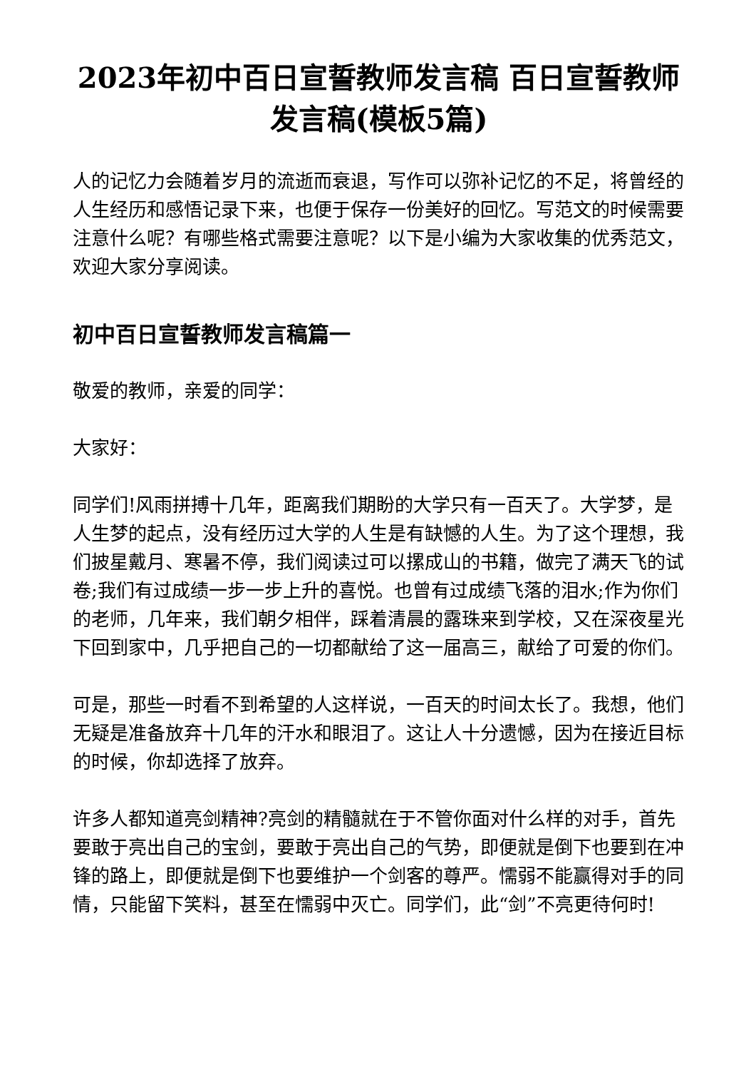2023年初中百日宣誓教师发言稿 百日宣誓教师发言稿(模板5篇)
人的记忆力会随着岁月的流逝而衰退，写作可以弥补记忆的不足，将曾经的人生经历和感悟记录下来，也便于保存一份美好的回忆。写范文的时候需要注意什么呢？有哪些格式需要注意呢？以下是小编为大家收集的优秀范文，欢迎大家分享阅读。
初中百日宣誓教师发言稿篇一
敬爱的教师，亲爱的同学：
大家好：
同学们!风雨拼搏十几年，距离我们期盼的大学只有一百天了。大学梦，是人生梦的起点，没有经历过大学的人生是有缺憾的人生。为了这个理想，我们披星戴月、寒暑不停，我们阅读过可以摞成山的书籍，做完了满天飞的试卷;我们有过成绩一步一步上升的喜悦。也曾有过成绩飞落的泪水;作为你们的老师，几年来，我们朝夕相伴，踩着清晨的露珠来到学校，又在深夜星光下回到家中，几乎把自己的一切都献给了这一届高三，献给了可爱的你们。
可是，那些一时看不到希望的人这样说，一百天的时间太长了。我想，他们无疑是准备放弃十几年的汗水和眼泪了。这让人十分遗憾，因为在接近目标的时候，你却选择了放弃。
许多人都知道亮剑精神?亮剑的精髓就在于不管你面对什么样的对手，首先要敢于亮出自己的宝剑，要敢于亮出自己的气势，即便就是倒下也要到在冲锋的路上，即便就是倒下也要维护一个剑客的尊严。懦弱不能赢得对手的同情，只能留下笑料，甚至在懦弱中灭亡。同学们，此“剑”不亮更待何时!